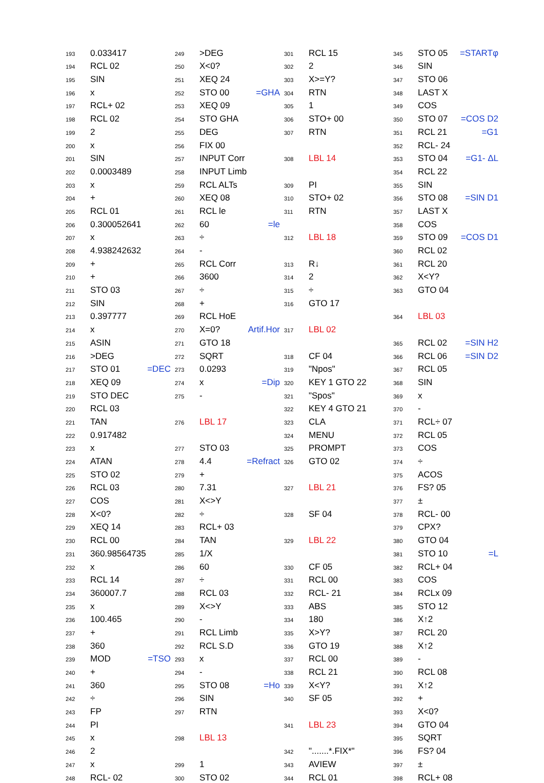| 193 | 0.033417 | |
| 194 | RCL 02 | |
| 195 | SIN | |
| 196 | x | |
| 197 | RCL+ 02 | |
| 198 | RCL 02 | |
| 199 | 2 | |
| 200 | x | |
| 201 | SIN | |
| 202 | 0.0003489 | |
| 203 | x | |
| 204 | + | |
| 205 | RCL 01 | |
| 206 | 0.300052641 | |
| 207 | x | |
| 208 | 4.938242632 | |
| 209 | + | |
| 210 | + | |
| 211 | STO 03 | |
| 212 | SIN | |
| 213 | 0.397777 | |
| 214 | x | |
| 215 | ASIN | |
| 216 | >DEG | |
| 217 | STO 01 | =DEC |
| 218 | XEQ 09 | |
| 219 | STO DEC | |
| 220 | RCL 03 | |
| 221 | TAN | |
| 222 | 0.917482 | |
| 223 | x | |
| 224 | ATAN | |
| 225 | STO 02 | |
| 226 | RCL 03 | |
| 227 | COS | |
| 228 | X<0? | |
| 229 | XEQ 14 | |
| 230 | RCL 00 | |
| 231 | 360.98564735 | |
| 232 | x | |
| 233 | RCL 14 | |
| 234 | 360007.7 | |
| 235 | x | |
| 236 | 100.465 | |
| 237 | + | |
| 238 | 360 | |
| 239 | MOD | =TSO |
| 240 | + | |
| 241 | 360 | |
| 242 | ÷ | |
| 243 | FP | |
| 244 | PI | |
| 245 | x | |
| 246 | 2 | |
| 247 | x | |
| 248 | RCL- 02 | |
| 249 | >DEG | |
| 250 | X<0? | |
| 251 | XEQ 24 | |
| 252 | STO 00 | =GHA |
| 253 | XEQ 09 | |
| 254 | STO GHA | |
| 255 | DEG | |
| 256 | FIX 00 | |
| 257 | INPUT Corr | |
| 258 | INPUT Limb | |
| 259 | RCL ALTs | |
| 260 | XEQ 08 | |
| 261 | RCL le | |
| 262 | 60 | =le |
| 263 | ÷ | |
| 264 | - | |
| 265 | RCL Corr | |
| 266 | 3600 | |
| 267 | ÷ | |
| 268 | + | |
| 269 | RCL HoE | |
| 270 | X=0? | Artif.Hor |
| 271 | GTO 18 | |
| 272 | SQRT | |
| 273 | 0.0293 | |
| 274 | x | =Dip |
| 275 | - | |
| 276 | LBL 17 | |
| 277 | STO 03 | |
| 278 | 4.4 | =Refract |
| 279 | + | |
| 280 | 7.31 | |
| 281 | X<>Y | |
| 282 | ÷ | |
| 283 | RCL+ 03 | |
| 284 | TAN | |
| 285 | 1/X | |
| 286 | 60 | |
| 287 | ÷ | |
| 288 | RCL 03 | |
| 289 | X<>Y | |
| 290 | - | |
| 291 | RCL Limb | |
| 292 | RCL S.D | |
| 293 | x | |
| 294 | - | |
| 295 | STO 08 | =Ho |
| 296 | SIN | |
| 297 | RTN | |
| 298 | LBL 13 | |
| 299 | 1 | |
| 300 | STO 02 | |
| 301 | RCL 15 |
| 302 | 2 |
| 303 | X>=Y? |
| 304 | RTN |
| 305 | 1 |
| 306 | STO+ 00 |
| 307 | RTN |
| 308 | LBL 14 |
| 309 | PI |
| 310 | STO+ 02 |
| 311 | RTN |
| 312 | LBL 18 |
| 313 | R↓ |
| 314 | 2 |
| 315 | ÷ |
| 316 | GTO 17 |
| 317 | LBL 02 |
| 318 | CF 04 |
| 319 | "Npos" |
| 320 | KEY 1 GTO 22 |
| 321 | "Spos" |
| 322 | KEY 4 GTO 21 |
| 323 | CLA |
| 324 | MENU |
| 325 | PROMPT |
| 326 | GTO 02 |
| 327 | LBL 21 |
| 328 | SF 04 |
| 329 | LBL 22 |
| 330 | CF 05 |
| 331 | RCL 00 |
| 332 | RCL- 21 |
| 333 | ABS |
| 334 | 180 |
| 335 | X>Y? |
| 336 | GTO 19 |
| 337 | RCL 00 |
| 338 | RCL 21 |
| 339 | X<Y? |
| 340 | SF 05 |
| 341 | LBL 23 |
| 342 | ".......*.FIX*" |
| 343 | AVIEW |
| 344 | RCL 01 |
| 345 | STO 05 | =STARTφ |
| 346 | SIN | |
| 347 | STO 06 | |
| 348 | LAST X | |
| 349 | COS | |
| 350 | STO 07 | =COS D2 |
| 351 | RCL 21 | =G1 |
| 352 | RCL- 24 | |
| 353 | STO 04 | =G1- ΔL |
| 354 | RCL 22 | |
| 355 | SIN | |
| 356 | STO 08 | =SIN D1 |
| 357 | LAST X | |
| 358 | COS | |
| 359 | STO 09 | =COS D1 |
| 360 | RCL 02 | |
| 361 | RCL 20 | |
| 362 | X<Y? | |
| 363 | GTO 04 | |
| 364 | LBL 03 | |
| 365 | RCL 02 | =SIN H2 |
| 366 | RCL 06 | =SIN D2 |
| 367 | RCL 05 | |
| 368 | SIN | |
| 369 | x | |
| 370 | - | |
| 371 | RCL÷ 07 | |
| 372 | RCL 05 | |
| 373 | COS | |
| 374 | ÷ | |
| 375 | ACOS | |
| 376 | FS? 05 | |
| 377 | ± | |
| 378 | RCL- 00 | |
| 379 | CPX? | |
| 380 | GTO 04 | |
| 381 | STO 10 | =L |
| 382 | RCL+ 04 | |
| 383 | COS | |
| 384 | RCLx 09 | |
| 385 | STO 12 | |
| 386 | X↑2 | |
| 387 | RCL 20 | |
| 388 | X↑2 | |
| 389 | - | |
| 390 | RCL 08 | |
| 391 | X↑2 | |
| 392 | + | |
| 393 | X<0? | |
| 394 | GTO 04 | |
| 395 | SQRT | |
| 396 | FS? 04 | |
| 397 | ± | |
| 398 | RCL+ 08 | |